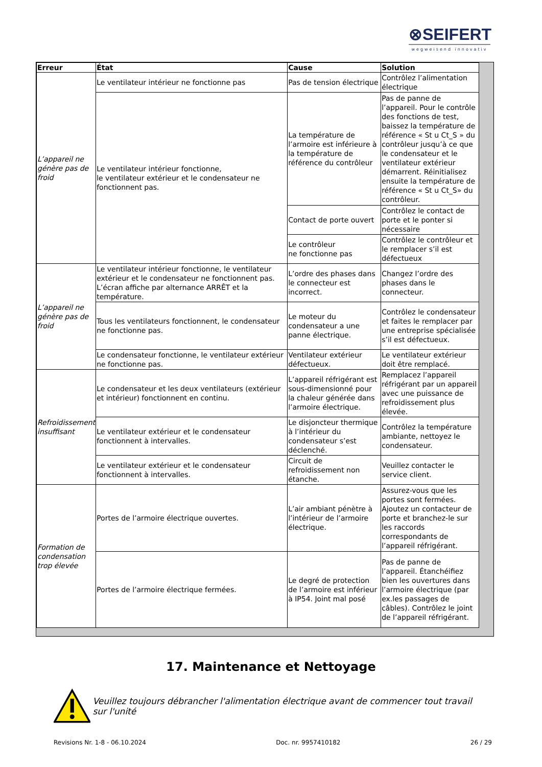⊗SEIFERT
wegweisend innovativ
| Erreur | État | Cause | Solution |
| --- | --- | --- | --- |
| L’appareil ne génère pas de froid | Le ventilateur intérieur ne fonctionne pas | Pas de tension électrique | Contrôlez l’alimentation électrique |
| | Le ventilateur intérieur fonctionne, le ventilateur extérieur et le condensateur ne fonctionnent pas. | La température de l’armoire est inférieure à la température de référence du contrôleur | Pas de panne de l’appareil. Pour le contrôle des fonctions de test, baissez la température de référence « St u Ct_S » du contrôleur jusqu’à ce que le condensateur et le ventilateur extérieur démarrent. Réinitialisez ensuite la température de référence « St u Ct_S» du contrôleur. |
| | | Contact de porte ouvert | Contrôlez le contact de porte et le ponter si nécessaire |
| | | Le contrôleur ne fonctionne pas | Contrôlez le contrôleur et le remplacer s’il est défectueux |
| L’appareil ne génère pas de froid | Le ventilateur intérieur fonctionne, le ventilateur extérieur et le condensateur ne fonctionnent pas. L’écran affiche par alternance ARRÊT et la température. | L’ordre des phases dans le connecteur est incorrect. | Changez l’ordre des phases dans le connecteur. |
| | Tous les ventilateurs fonctionnent, le condensateur ne fonctionne pas. | Le moteur du condensateur a une panne électrique. | Contrôlez le condensateur et faites le remplacer par une entreprise spécialisée s’il est défectueux. |
| | Le condensateur fonctionne, le ventilateur extérieur ne fonctionne pas. | Ventilateur extérieur défectueux. | Le ventilateur extérieur doit être remplacé. |
| Refroidissement insuffisant | Le condensateur et les deux ventilateurs (extérieur et intérieur) fonctionnent en continu. | L’appareil réfrigérant est sous-dimensionné pour la chaleur générée dans l’armoire électrique. | Remplacez l’appareil réfrigérant par un appareil avec une puissance de refroidissement plus élevée. |
| | Le ventilateur extérieur et le condensateur fonctionnent à intervalles. | Le disjoncteur thermique à l’intérieur du condensateur s’est déclenché. | Contrôlez la température ambiante, nettoyez le condensateur. |
| | Le ventilateur extérieur et le condensateur fonctionnent à intervalles. | Circuit de refroidissement non étanche. | Veuillez contacter le service client. |
| Formation de condensation trop élevée | Portes de l’armoire électrique ouvertes. | L’air ambiant pénètre à l’intérieur de l’armoire électrique. | Assurez-vous que les portes sont fermées. Ajoutez un contacteur de porte et branchez-le sur les raccords correspondants de l’appareil réfrigérant. |
| | Portes de l’armoire électrique fermées. | Le degré de protection de l’armoire est inférieur à IP54. Joint mal posé | Pas de panne de l’appareil. Étanchéifiez bien les ouvertures dans l’armoire électrique (par ex.les passages de câbles). Contrôlez le joint de l’appareil réfrigérant. |
17. Maintenance et Nettoyage
Veuillez toujours débrancher l'alimentation électrique avant de commencer tout travail sur l'unité
Revisions Nr. 1-8 - 06.10.2024 Doc. nr. 9957410182 26 / 29